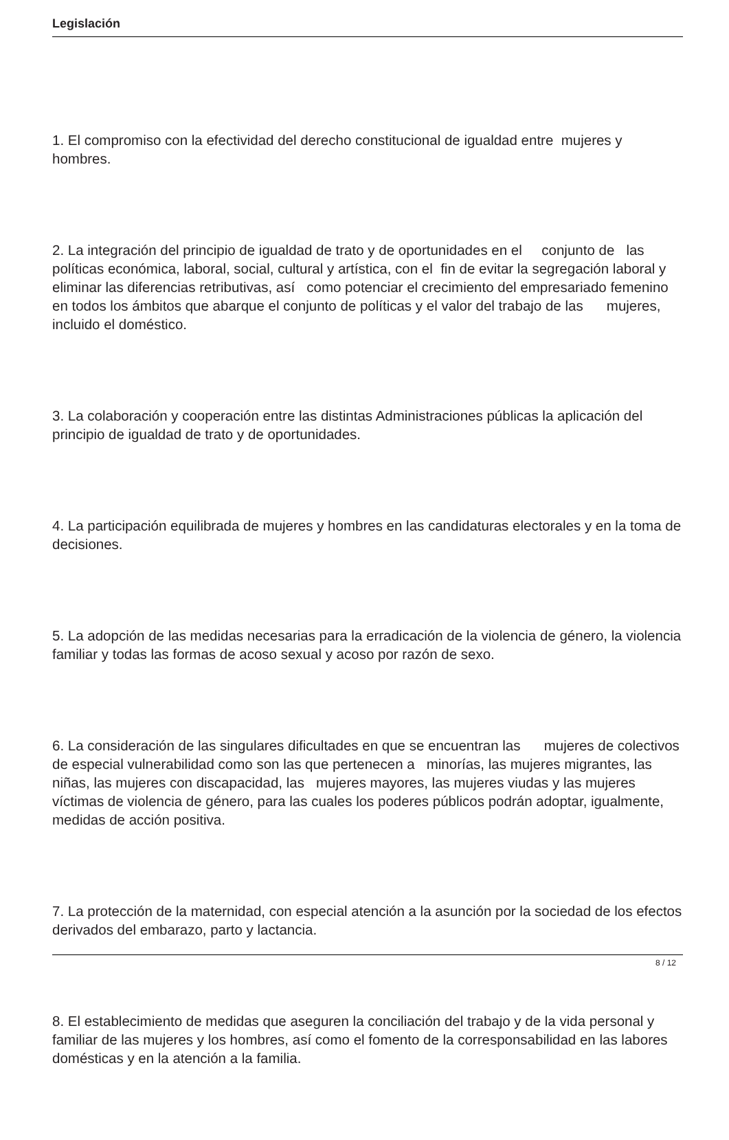Legislación
1. El compromiso con la efectividad del derecho constitucional de igualdad entre mujeres y hombres.
2. La integración del principio de igualdad de trato y de oportunidades en el conjunto de las políticas económica, laboral, social, cultural y artística, con el fin de evitar la segregación laboral y eliminar las diferencias retributivas, así como potenciar el crecimiento del empresariado femenino en todos los ámbitos que abarque el conjunto de políticas y el valor del trabajo de las mujeres, incluido el doméstico.
3. La colaboración y cooperación entre las distintas Administraciones públicas la aplicación del principio de igualdad de trato y de oportunidades.
4. La participación equilibrada de mujeres y hombres en las candidaturas electorales y en la toma de decisiones.
5. La adopción de las medidas necesarias para la erradicación de la violencia de género, la violencia familiar y todas las formas de acoso sexual y acoso por razón de sexo.
6. La consideración de las singulares dificultades en que se encuentran las mujeres de colectivos de especial vulnerabilidad como son las que pertenecen a minorías, las mujeres migrantes, las niñas, las mujeres con discapacidad, las mujeres mayores, las mujeres viudas y las mujeres víctimas de violencia de género, para las cuales los poderes públicos podrán adoptar, igualmente, medidas de acción positiva.
7. La protección de la maternidad, con especial atención a la asunción por la sociedad de los efectos derivados del embarazo, parto y lactancia.
8. El establecimiento de medidas que aseguren la conciliación del trabajo y de la vida personal y familiar de las mujeres y los hombres, así como el fomento de la corresponsabilidad en las labores domésticas y en la atención a la familia.
8 / 12